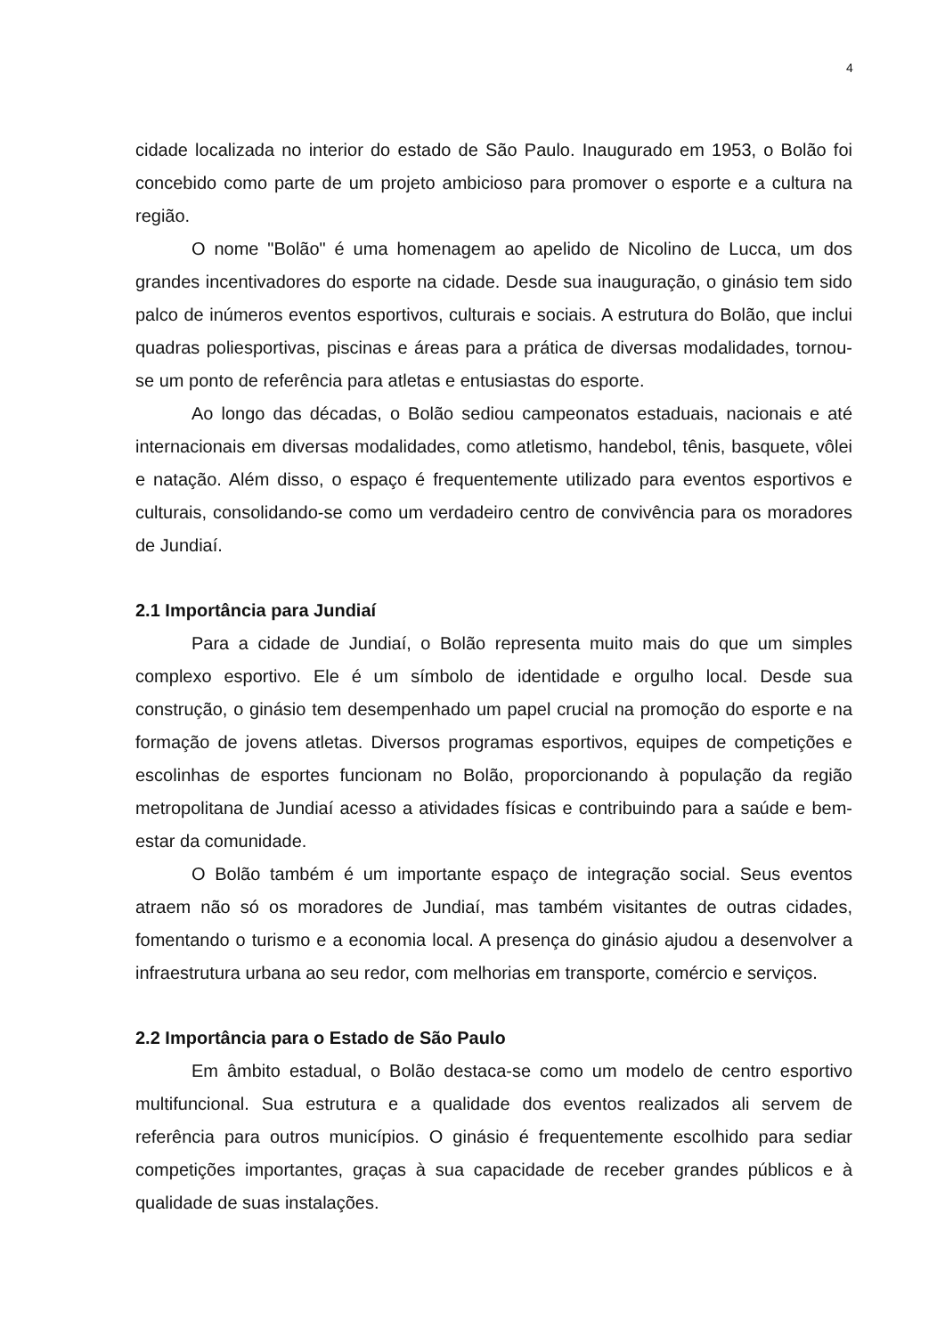4
cidade localizada no interior do estado de São Paulo. Inaugurado em 1953, o Bolão foi concebido como parte de um projeto ambicioso para promover o esporte e a cultura na região.
O nome "Bolão" é uma homenagem ao apelido de Nicolino de Lucca, um dos grandes incentivadores do esporte na cidade. Desde sua inauguração, o ginásio tem sido palco de inúmeros eventos esportivos, culturais e sociais. A estrutura do Bolão, que inclui quadras poliesportivas, piscinas e áreas para a prática de diversas modalidades, tornou-se um ponto de referência para atletas e entusiastas do esporte.
Ao longo das décadas, o Bolão sediou campeonatos estaduais, nacionais e até internacionais em diversas modalidades, como atletismo, handebol, tênis, basquete, vôlei e natação. Além disso, o espaço é frequentemente utilizado para eventos esportivos e culturais, consolidando-se como um verdadeiro centro de convivência para os moradores de Jundiaí.
2.1 Importância para Jundiaí
Para a cidade de Jundiaí, o Bolão representa muito mais do que um simples complexo esportivo. Ele é um símbolo de identidade e orgulho local. Desde sua construção, o ginásio tem desempenhado um papel crucial na promoção do esporte e na formação de jovens atletas. Diversos programas esportivos, equipes de competições e escolinhas de esportes funcionam no Bolão, proporcionando à população da região metropolitana de Jundiaí acesso a atividades físicas e contribuindo para a saúde e bem-estar da comunidade.
O Bolão também é um importante espaço de integração social. Seus eventos atraem não só os moradores de Jundiaí, mas também visitantes de outras cidades, fomentando o turismo e a economia local. A presença do ginásio ajudou a desenvolver a infraestrutura urbana ao seu redor, com melhorias em transporte, comércio e serviços.
2.2 Importância para o Estado de São Paulo
Em âmbito estadual, o Bolão destaca-se como um modelo de centro esportivo multifuncional. Sua estrutura e a qualidade dos eventos realizados ali servem de referência para outros municípios. O ginásio é frequentemente escolhido para sediar competições importantes, graças à sua capacidade de receber grandes públicos e à qualidade de suas instalações.